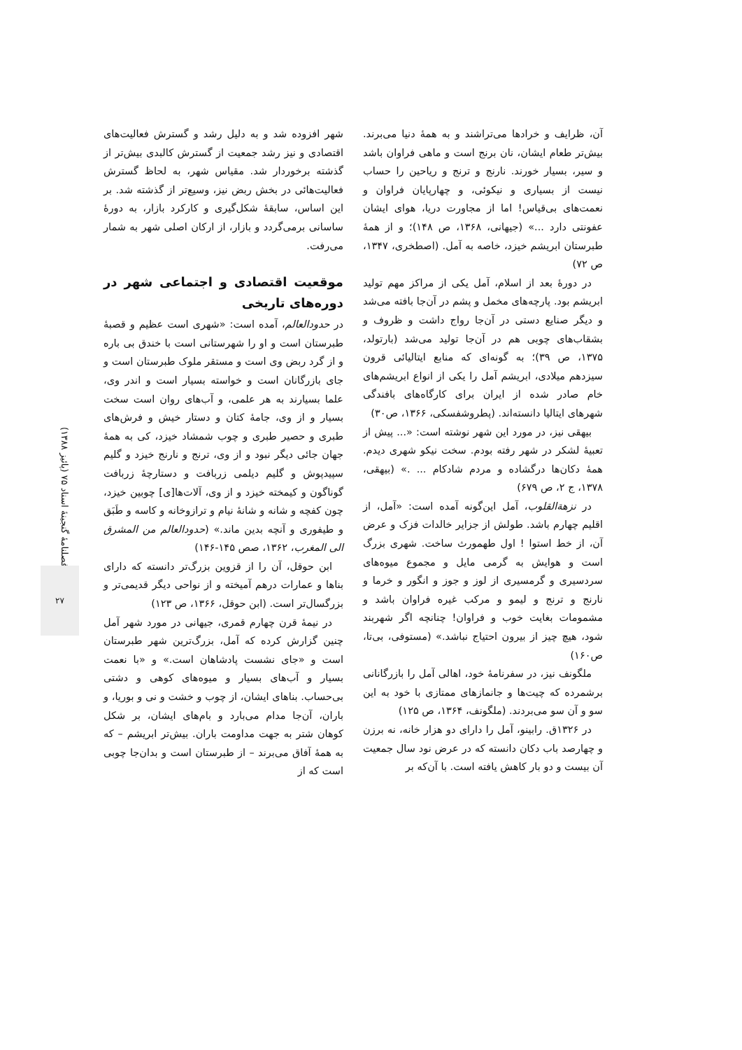شهر افزوده شد و به دلیل رشد و گسترش فعالیت‌های اقتصادی و نیز رشد جمعیت از گسترش کالبدی بیش‌تر از گذشته برخوردار شد. مقیاس شهر، به لحاظ گسترش فعالیت‌هائی در بخش ربض نیز، وسیع‌تر از گذشته شد. بر این اساس، سابقهٔ شکل‌گیری و کارکرد بازار، به دورهٔ ساسانی برمی‌گردد و بازار، از ارکان اصلی شهر به شمار می‌رفت.
موقعیت اقتصادی و اجتماعی شهر در دوره‌های تاریخی
در حدودالعالم، آمده است: «شهری است عظیم و قصبهٔ طبرستان است و او را شهرستانی است با خندق بی باره و از گرد ربض وی است و مستقر ملوک طبرستان است و جای بازرگانان است و خواسته بسیار است و اندر وی، علما بسیارند به هر علمی، و آب‌های روان است سخت بسیار و از وی، جامهٔ کتان و دستار خیش و فرش‌های طبری و حصیر طبری و چوب شمشاد خیزد، کی به همهٔ جهان جائی دیگر نبود و از وی، ترنج و نارنج خیزد و گلیم سپیدپوش و گلیم دیلمی زربافت و دستارچهٔ زربافت گوناگون و کیمخته خیزد و از وی، آلات‌ها[ی] چوبین خیزد، چون کفچه و شانه و شانهٔ نیام و ترازوخانه و کاسه و طَبَق و طیفوری و آنچه بدین ماند.» (حدودالعالم من المشرق الی المغرب، ۱۳۶۲، صص ۱۴۵-۱۴۶)
ابن حوقل، آن را از قزوین بزرگ‌تر دانسته که دارای بناها و عمارات درهم آمیخته و از نواحی دیگر قدیمی‌تر و بزرگسال‌تر است. (ابن حوقل، ۱۳۶۶، ص ۱۲۳)
در نیمهٔ قرن چهارم قمری، جیهانی در مورد شهر آمل چنین گزارش کرده که آمل، بزرگ‌ترین شهر طبرستان است و «جای نشست پادشاهان است.» و «با نعمت بسیار و آب‌های بسیار و میوه‌های کوهی و دشتی بی‌حساب. بناهای ایشان، از چوب و خشت و نی و بوریا، و باران، آن‌جا مدام می‌بارد و بام‌های ایشان، بر شکل کوهان شتر به جهت مداومت باران. بیش‌تر ابریشم – که به همهٔ آفاق می‌برند – از طبرستان است و بدان‌جا چوبی است که از
آن، ظرایف و خرادها می‌تراشند و به همهٔ دنیا می‌برند. بیش‌تر طعام ایشان، نان برنج است و ماهی فراوان باشد و سیر، بسیار خورند. نارنج و ترنج و ریاحین را حساب نیست از بسیاری و نیکوئی، و چهارپایان فراوان و نعمت‌های بی‌قیاس! اما از مجاورت دریا، هوای ایشان عفونتی دارد ...» (جیهانی، ۱۳۶۸، ص ۱۴۸)؛ و از همهٔ طبرستان ابریشم خیزد، خاصه به آمل. (اصطخری، ۱۳۴۷، ص ۷۲)
در دورهٔ بعد از اسلام، آمل یکی از مراکز مهم تولید ابریشم بود. پارچه‌های مخمل و پشم در آن‌جا بافته می‌شد و دیگر صنایع دستی در آن‌جا رواج داشت و ظروف و بشقاب‌های چوبی هم در آن‌جا تولید می‌شد (بارتولد، ۱۳۷۵، ص ۳۹)؛ به گونه‌ای که منابع ایتالیائی قرون سیزدهم میلادی، ابریشم آمل را یکی از انواع ابریشم‌های خام صادر شده از ایران برای کارگاه‌های بافندگی شهرهای ایتالیا دانسته‌اند. (پطروشفسکی، ۱۳۶۶، ص۳۰)
بیهقی نیز، در مورد این شهر نوشته است: «... پیش از تعبیهٔ لشکر در شهر رفته بودم. سخت نیکو شهری دیدم. همهٔ دکان‌ها درگشاده و مردم شادکام ... .» (بیهقی، ۱۳۷۸، ج ۲، ص ۶۷۹)
در نزهةالقلوب، آمل این‌گونه آمده است: «آمل، از اقلیم چهارم باشد. طولش از جزایر خالدات فزک و عرض آن، از خط استوا ! اول طهمورث ساخت. شهری بزرگ است و هوایش به گرمی مایل و مجموع میوه‌های سردسیری و گرمسیری از لوز و جوز و انگور و خرما و نارنج و ترنج و لیمو و مرکب غیره فراوان باشد و مشمومات بغایت خوب و فراوان! چنانچه اگر شهربند شود، هیچ چیز از بیرون احتیاج نباشد.» (مستوفی، بی‌تا، ص۱۶۰)
ملگونف نیز، در سفرنامهٔ خود، اهالی آمل را بازرگانانی برشمرده که چیت‌ها و جانمازهای ممتازی با خود به این سو و آن سو می‌بردند. (ملگونف، ۱۳۶۴، ص ۱۲۵)
در ۱۳۲۶ق. رابینو، آمل را دارای دو هزار خانه، نه برزن و چهارصد باب دکان دانسته که در عرض نود سال جمعیت آن بیست و دو بار کاهش یافته است. با آن‌که بر
فصلنامهٔ گنجینهٔ اسناد ۷۵ (پائیز ۱۳۸۸)
۲۷